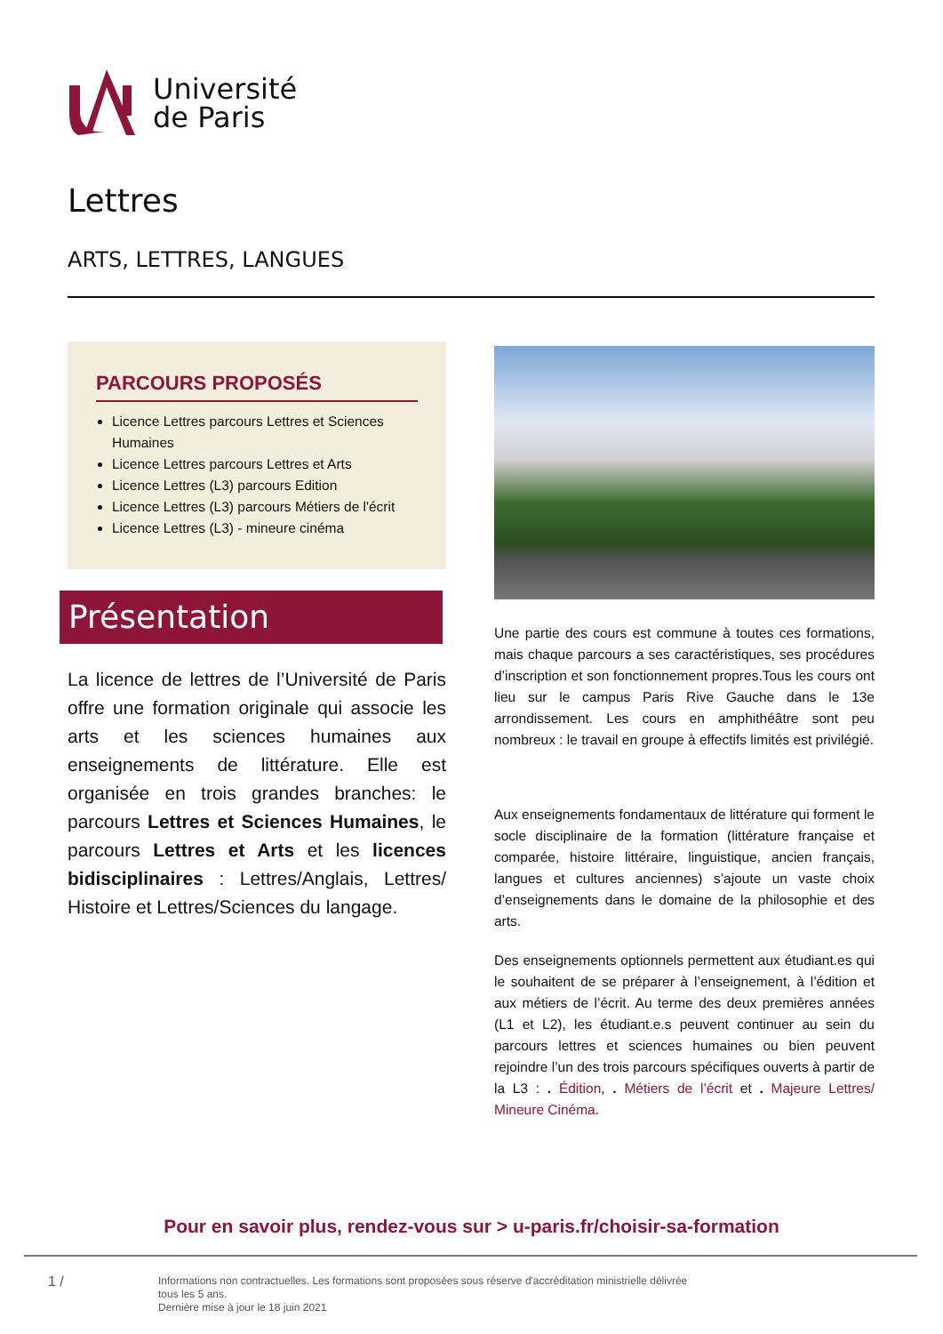Université
de Paris
Lettres
ARTS, LETTRES, LANGUES
PARCOURS PROPOSÉS
Licence Lettres parcours Lettres et Sciences Humaines
Licence Lettres parcours Lettres et Arts
Licence Lettres (L3) parcours Edition
Licence Lettres (L3) parcours Métiers de l'écrit
Licence Lettres (L3) - mineure cinéma
Présentation
La licence de lettres de l’Université de Paris offre une formation originale qui associe les arts et les sciences humaines aux enseignements de littérature. Elle est organisée en trois grandes branches: le parcours Lettres et Sciences Humaines, le parcours Lettres et Arts et les licences bidisciplinaires : Lettres/Anglais, Lettres/ Histoire et Lettres/Sciences du langage.
Une partie des cours est commune à toutes ces formations, mais chaque parcours a ses caractéristiques, ses procédures d’inscription et son fonctionnement propres.Tous les cours ont lieu sur le campus Paris Rive Gauche dans le 13e arrondissement. Les cours en amphithéâtre sont peu nombreux : le travail en groupe à effectifs limités est privilégié.
Aux enseignements fondamentaux de littérature qui forment le socle disciplinaire de la formation (littérature française et comparée, histoire littéraire, linguistique, ancien français, langues et cultures anciennes) s’ajoute un vaste choix d’enseignements dans le domaine de la philosophie et des arts.
Des enseignements optionnels permettent aux étudiant.es qui le souhaitent de se préparer à l’enseignement, à l’édition et aux métiers de l’écrit. Au terme des deux premières années (L1 et L2), les étudiant.e.s peuvent continuer au sein du parcours lettres et sciences humaines ou bien peuvent rejoindre l’un des trois parcours spécifiques ouverts à partir de la L3 : . Édition, . Métiers de l’écrit et . Majeure Lettres/ Mineure Cinéma.
Pour en savoir plus, rendez-vous sur > u-paris.fr/choisir-sa-formation
1 /
Informations non contractuelles. Les formations sont proposées sous réserve d'accréditation ministrielle délivrée
tous les 5 ans.
Dernière mise à jour le 18 juin 2021